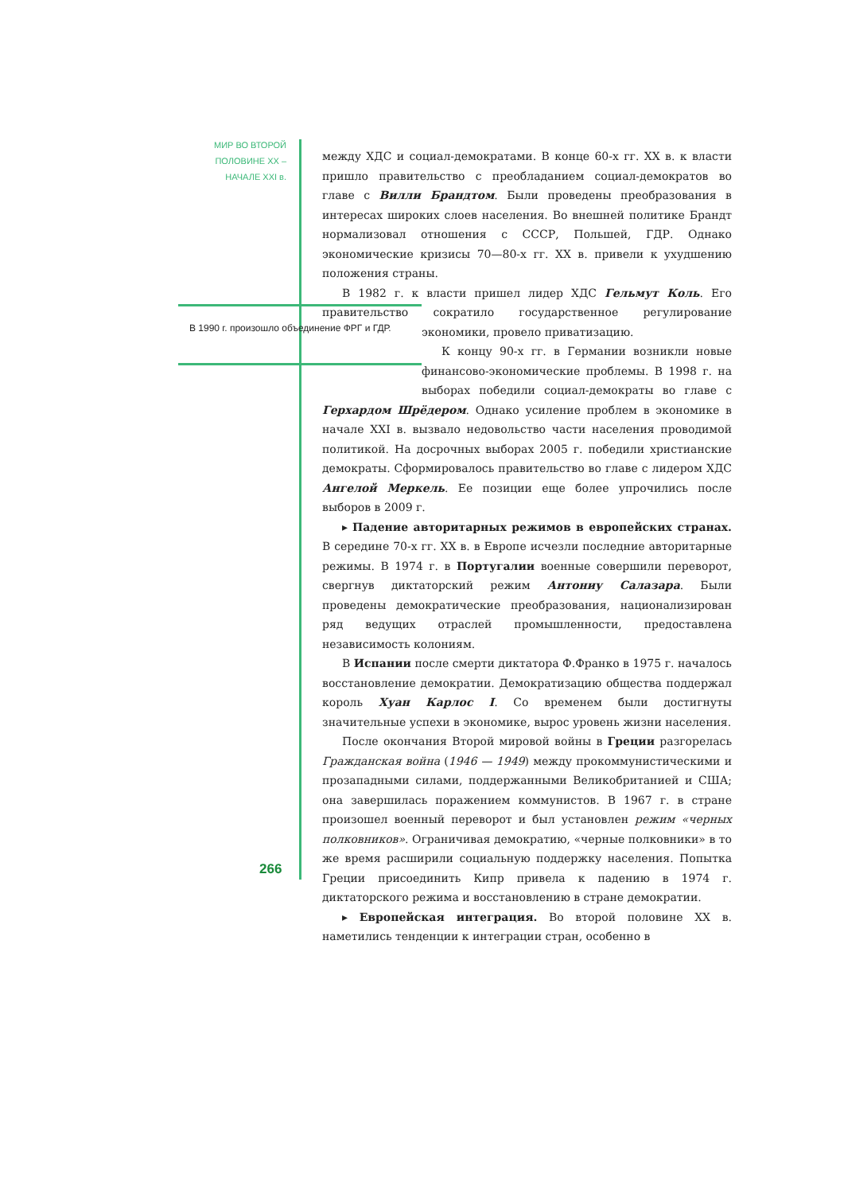МИР ВО ВТОРОЙ ПОЛОВИНЕ XX – НАЧАЛЕ XXI в.
между ХДС и социал-демократами. В конце 60-х гг. XX в. к власти пришло правительство с преобладанием социал-демократов во главе с Вилли Брандтом. Были проведены преобразования в интересах широких слоев населения. Во внешней политике Брандт нормализовал отношения с СССР, Польшей, ГДР. Однако экономические кризисы 70—80-х гг. XX в. привели к ухудшению положения страны.
В 1982 г. к власти пришел лидер ХДС Гельмут Коль. Его правительство сократило государственное регулирова ние экономики, провело приватизацию.
К концу 90-х гг. в Германии возникли новые финансово-экономические проблемы. В 1998 г. на выборах победили социал-демократы во главе с Герхардом Шрёдером. Однако усиление проблем в экономике в начале XXI в. вызвало недовольство части населения проводимой политикой. На досрочных выборах 2005 г. победили христианские демократы. Сформировалось правительство во главе с лидером ХДС Ангелой Меркель. Ее позиции еще более упрочились после выборов в 2009 г.
▸ Падение авторитарных режимов в европейских странах. В середине 70-х гг. XX в. в Европе исчезли последние авторитарные режимы. В 1974 г. в Португалии военные совершили переворот, свергнув диктаторский режим Антониу Салазара. Были проведены демократические преобразования, национализирован ряд ведущих отраслей промышленности, предоставлена независимость колониям.
В Испании после смерти диктатора Ф.Франко в 1975 г. началось восстановление демократии. Демократизацию общества поддержал король Хуан Карлос I. Со временем были достигнуты значительные успехи в экономике, вырос уровень жизни населения.
После окончания Второй мировой войны в Греции разгорелась Гражданская война (1946 — 1949) между прокоммунистическими и прозападными силами, поддержанными Великобританией и США; она завершилась поражением коммунистов. В 1967 г. в стране произошел военный переворот и был установлен режим «черных полковников». Ограничивая демократию, «черные полковники» в то же время расширили социальную поддержку населения. Попытка Греции присоединить Кипр привела к падению в 1974 г. диктаторского режима и восстановлению в стране демократии.
▸ Европейская интеграция. Во второй половине XX в. наметились тенденции к интеграции стран, особенно в
В 1990 г. произошло объединение ФРГ и ГДР.
266